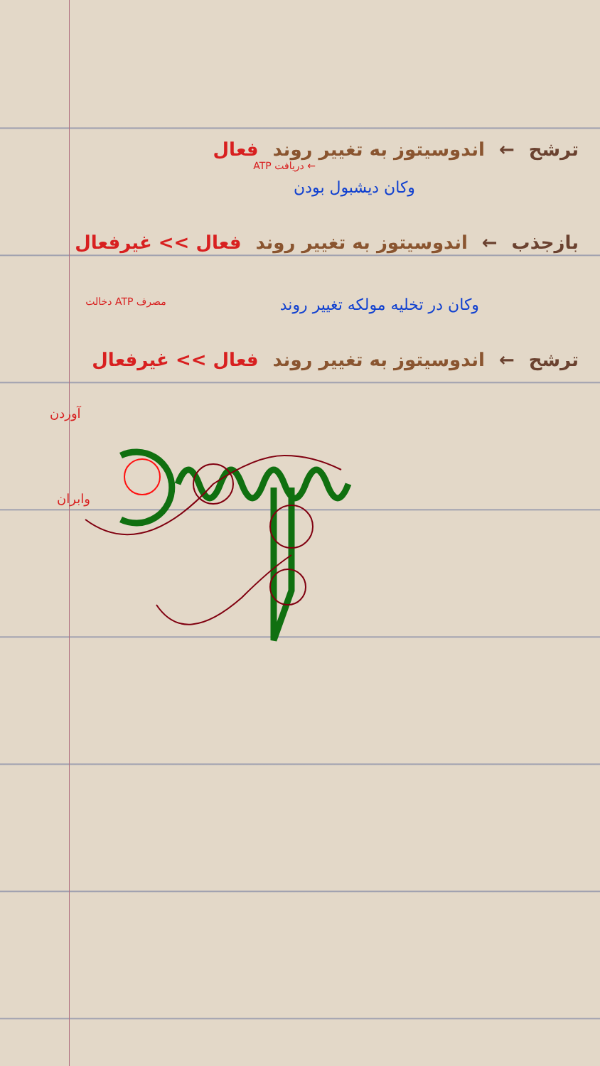ترشح ← اندوسیتوز به تغییر روند فعال
← دریافت ATP
وکان دیشبول بودن
بازجذب ← اندوسیتوز به تغییر روند فعال >> غیرفعال
وکان در تخلیه مولکه تغییر روند مصرف ATP دخالت
ترشح ← اندوسیتوز به تغییر روند فعال >> غیرفعال
آوردن
وابران